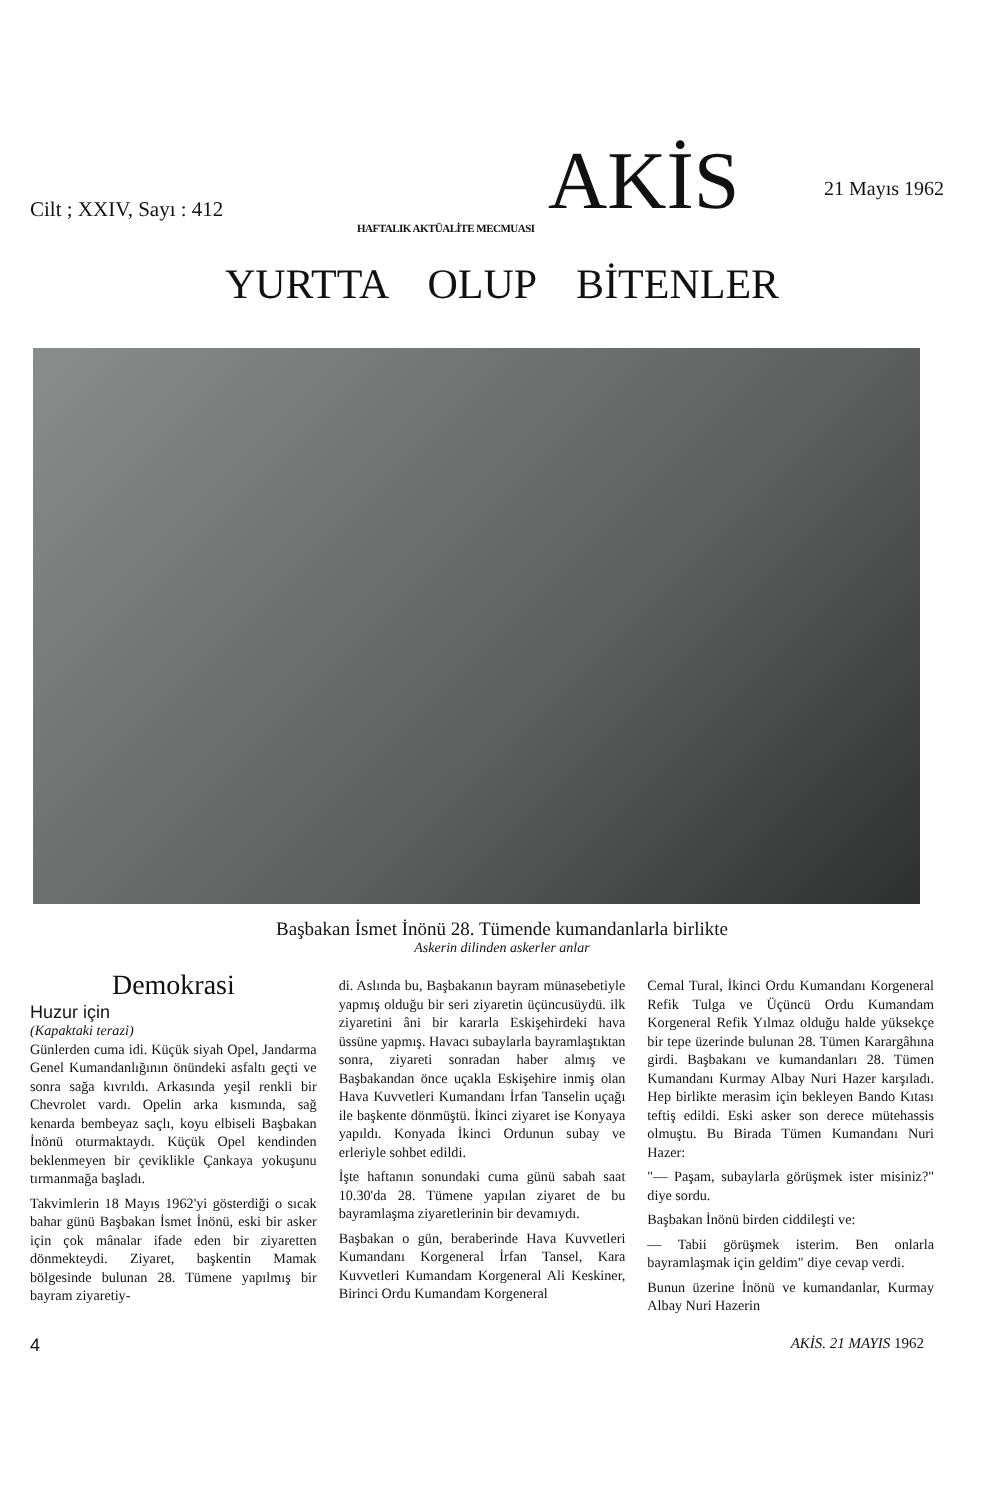Cilt ; XXIV, Sayı : 412 AKİS 21 Mayıs 1962
HAFTALIK AKTÜALİTE MECMUASI
YURTTA OLUP BİTENLER
Başbakan İsmet İnönü 28. Tümende kumandanlarla birlikte
Askerin dilinden askerler anlar
Demokrasi
Huzur için
(Kapaktaki terazi)
Günlerden cuma idi. Küçük siyah Opel, Jandarma Genel Kumandanlığının önündeki asfaltı geçti ve sonra sağa kıvrıldı. Arkasında yeşil renkli bir Chevrolet vardı. Opelin arka kısmında, sağ kenarda bembeyaz saçlı, koyu elbiseli Başbakan İnönü oturmaktaydı. Küçük Opel kendinden beklenmeyen bir çeviklikle Çankaya yokuşunu tırmanmağa başladı.
Takvimlerin 18 Mayıs 1962'yi gösterdiği o sıcak bahar günü Başbakan İsmet İnönü, eski bir asker için çok mânalar ifade eden bir ziyaretten dönmekteydi. Ziyaret, başkentin Mamak bölgesinde bulunan 28. Tümene yapılmış bir bayram ziyaretiy-
di. Aslında bu, Başbakanın bayram münasebetiyle yapmış olduğu bir seri ziyaretin üçüncusüydü. ilk ziyaretini âni bir kararla Eskişehirdeki hava üssüne yapmış. Havacı subaylarla bayramlaştıktan sonra, ziyareti sonradan haber almış ve Başbakandan önce uçakla Eskişehire inmiş olan Hava Kuvvetleri Kumandanı İrfan Tanselin uçağı ile başkente dönmüştü. İkinci ziyaret ise Konyaya yapıldı. Konyada İkinci Ordunun subay ve erleriyle sohbet edildi.
İşte haftanın sonundaki cuma günü sabah saat 10.30'da 28. Tümene yapılan ziyaret de bu bayramlaşma ziyaretlerinin bir devamıydı.
Başbakan o gün, beraberinde Hava Kuvvetleri Kumandanı Korgeneral İrfan Tansel, Kara Kuvvetleri Kumandam Korgeneral Ali Keskiner, Birinci Ordu Kumandam Korgeneral
Cemal Tural, İkinci Ordu Kumandanı Korgeneral Refik Tulga ve Üçüncü Ordu Kumandam Korgeneral Refik Yılmaz olduğu halde yüksekçe bir tepe üzerinde bulunan 28. Tümen Karargâhına girdi. Başbakanı ve kumandanları 28. Tümen Kumandanı Kurmay Albay Nuri Hazer karşıladı. Hep birlikte merasim için bekleyen Bando Kıtası teftiş edildi. Eski asker son derece mütehassis olmuştu. Bu Birada Tümen Kumandanı Nuri Hazer:
"— Paşam, subaylarla görüşmek ister misiniz?" diye sordu.
Başbakan İnönü birden ciddileşti ve:
— Tabii görüşmek isterim. Ben onlarla bayramlaşmak için geldim" diye cevap verdi.
Bunun üzerine İnönü ve kumandanlar, Kurmay Albay Nuri Hazerin
4 AKİS. 21 MAYIS 1962